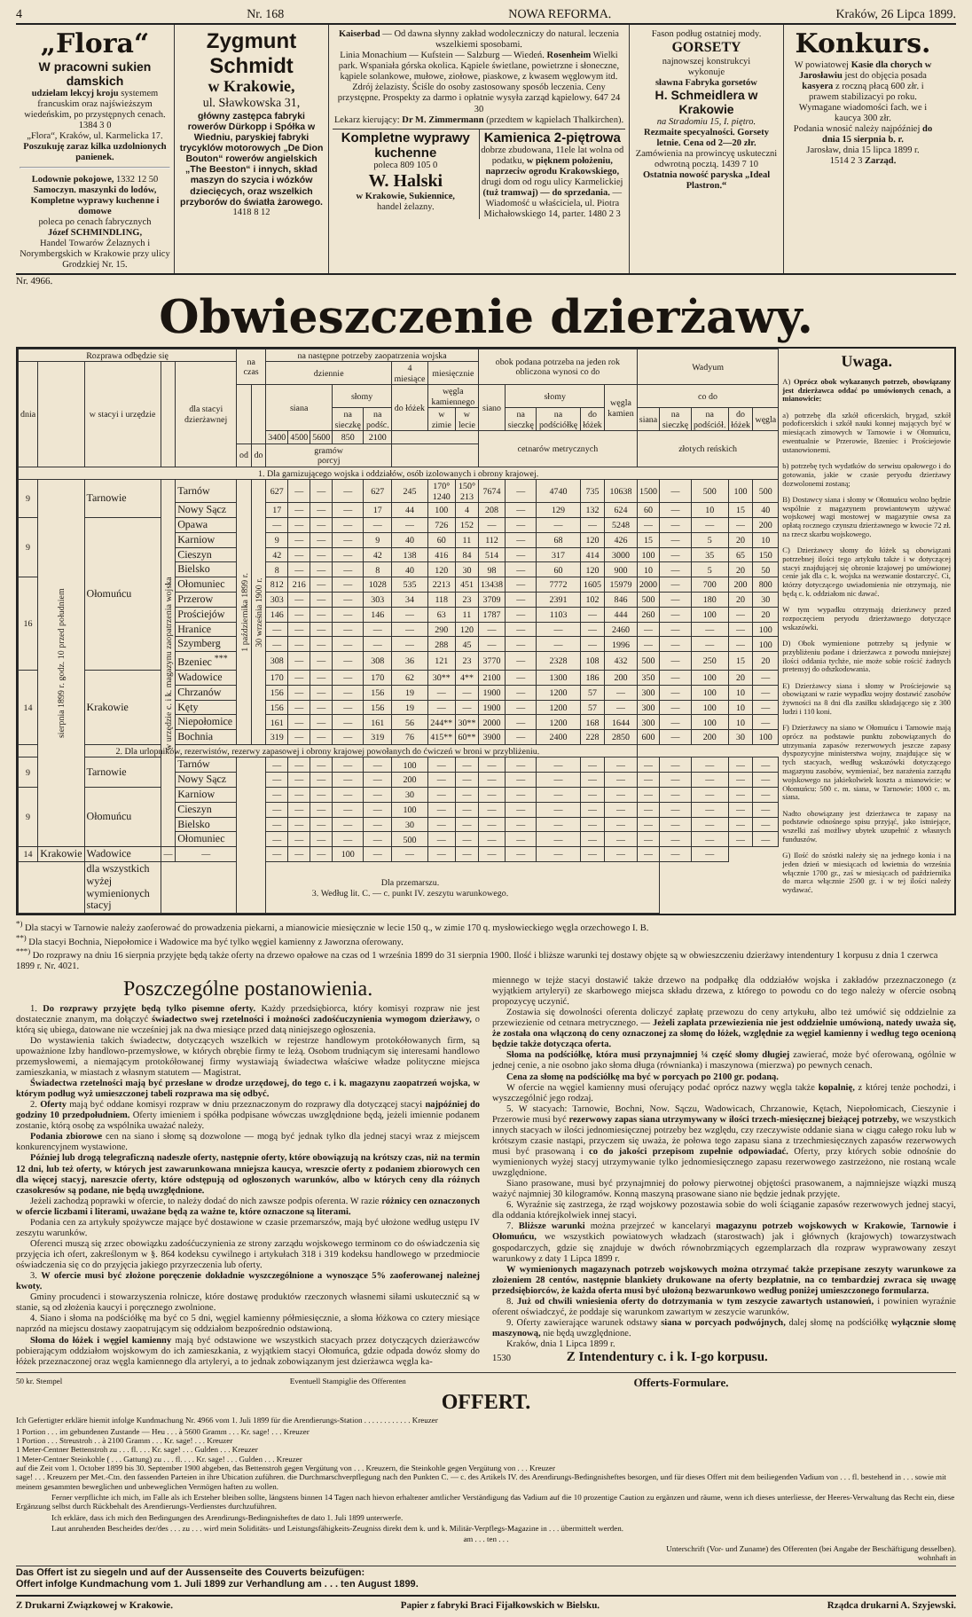4 Nr. 168 NOWA REFORMA. Kraków, 26 Lipca 1899.
„Flora“
W pracowni sukien damskich
udzielam lekcyj kroju systemem francuskim oraz najświeższym wiedeńskim, po przystępnych cenach. 1384 3 0
„Flora“, Kraków, ul. Karmelicka 17.
Poszukuję zaraz kilka uzdolnionych panienek.
Lodownie pokojowe, 1332 12 50
Samoczyn. maszynki do lodów, Kompletne wyprawy kuchenne i domowe
poleca po cenach fabrycznych
Józef SCHMINDLING,
Handel Towarów Żelaznych i Norymbergskich w Krakowie przy ulicy Grodzkiej Nr. 15.
Zygmunt Schmidt
w Krakowie,
ul. Sławkowska 31,
główny zastępca fabryki rowerów Dürkopp i Spółka w Wiedniu, paryskiej fabryki trycyklów motorowych „De Dion Bouton“ rowerów angielskich „The Beeston“ i innych, skład maszyn do szycia i wózków dziecięcych, oraz wszelkich przyborów do światła żarowego.
1418 8 12
Kaiserbad — Od dawna słynny zakład wodoleczniczy do natural. leczenia wszelkiemi sposobami.
Linia Monachium — Kufstein — Salzburg — Wiedeń. Rosenheim Wielki park. Wspaniała górska okolica. Kąpiele świetlane, powietrzne i słoneczne, kąpiele solankowe, mułowe, ziołowe, piaskowe, z kwasem węglowym itd. Zdrój żelazisty. Ściśle do osoby zastosowany sposób leczenia. Ceny przystępne. Prospekty za darmo i opłatnie wysyła zarząd kąpielowy. 647 24 30
Lekarz kierujący: Dr M. Zimmermann (przedtem w kąpielach Thalkirchen).
Kompletne wyprawy kuchenne
poleca 809 105 0
W. Halski
w Krakowie, Sukiennice,
handel żelazny.
Kamienica 2-piętrowa
dobrze zbudowana, 11ele lat wolna od podatku, w pięknem położeniu, naprzeciw ogrodu Krakowskiego, drugi dom od rogu ulicy Karmelickiej (tuż tramwaj) — do sprzedania. — Wiadomość u właściciela, ul. Piotra Michałowskiego 14, parter. 1480 2 3
Fason podług ostatniej mody.
GORSETY
najnowszej konstrukcyi
wykonuje
sławna Fabryka gorsetów
H. Schmeidlera w Krakowie
na Stradomiu 15, I. piętro.
Rezmaite specyalności. Gorsety letnie. Cena od 2—20 złr.
Zamówienia na prowincyę uskuteczni odwrotną pocztą. 1439 7 10
Ostatnia nowość paryska „Ideal Plastron.“
Konkurs.
W powiatowej Kasie dla chorych w Jarosławiu jest do objęcia posada kasyera z roczną płacą 600 złr. i prawem stabilizacyi po roku. Wymagane wiadomości fach. we i kaucya 300 złr.
Podania wnosić należy najpóźniej do dnia 15 sierpnia b. r.
Jarosław, dnia 15 lipca 1899 r.
1514 2 3 Zarząd.
Nr. 4966.
Obwieszczenie dzierżawy.
| Rozprawa odbędzie się | | | | | na czas | | na następne potrzeby zaopatrzenia wojska | | | | | | | | obok podana potrzeba na jeden rok obliczona wynosi co do | | | | | Wadyum | | | | |
| --- | --- | --- | --- | --- | --- | --- | --- | --- | --- | --- | --- | --- | --- | --- | --- | --- | --- | --- | --- | --- | --- | --- | --- | --- |
| dnia | | w stacyi i urzędzie | | dla stacyi dzierżawnej | | | dziennie | | | | | 4 miesiące | miesięcznie | | | | | | | | | | | |
| | | | | | | | siana | | | słomy | | do łóżek | węgla kamiennego | | siano | słomy | | | węgla kamien | co do | | | | |
| | | | | | | | | | | na sieczkę | na podśc. | | w zimie | w lecie | | na sieczkę | na podściółkę | do łóżek | | siana | na sieczkę | na podściół. | do łóżek | węgla |
| | | | | | | | 3400 | 4500 | 5600 | 850 | 2100 | | | | cetnarów metrycznych | | | | | złotych reńskich | | | | |
| | | | | | od | do | gramów porcyj | | | | | | | | | | | | | | | | | |
| 1. Dla garnizującego wojska i oddziałów, osób izolowanych i obrony krajowej. | | | | | | | | | | | | | | | | | | | | | | | | |
| 9 | sierpnia 1899 r. godz. 10 przed południem | Tarnowie | w urzędzie c. i k. magazynu zaopatrzenia wojska | Tarnów | 1 października 1899 r. | 30 września 1900 r. | 627 | — | — | — | 627 | 245 | 170° 1240 | 150° 213 | 7674 | — | 4740 | 735 | 10638 | 1500 | — | 500 | 100 | 500 |
| | | | | Nowy Sącz | | | 17 | — | — | — | 17 | 44 | 100 | 4 | 208 | — | 129 | 132 | 624 | 60 | — | 10 | 15 | 40 |
| 9 | | Ołomuńcu | | Opawa | | | — | — | — | — | — | — | 726 | 152 | — | — | — | — | 5248 | — | — | — | — | 200 |
| | | | | Karniow | | | 9 | — | — | — | 9 | 40 | 60 | 11 | 112 | — | 68 | 120 | 426 | 15 | — | 5 | 20 | 10 |
| | | | | Cieszyn | | | 42 | — | — | — | 42 | 138 | 416 | 84 | 514 | — | 317 | 414 | 3000 | 100 | — | 35 | 65 | 150 |
| | | | | Bielsko | | | 8 | — | — | — | 8 | 40 | 120 | 30 | 98 | — | 60 | 120 | 900 | 10 | — | 5 | 20 | 50 |
| 16 | | | | Ołomuniec | | | 812 | 216 | — | — | 1028 | 535 | 2213 | 451 | 13438 | — | 7772 | 1605 | 15979 | 2000 | — | 700 | 200 | 800 |
| | | | | Przerow | | | 303 | — | — | — | 303 | 34 | 118 | 23 | 3709 | — | 2391 | 102 | 846 | 500 | — | 180 | 20 | 30 |
| | | | | Prościejów | | | 146 | — | — | — | 146 | — | 63 | 11 | 1787 | — | 1103 | — | 444 | 260 | — | 100 | — | 20 |
| | | | | Hranice | | | — | — | — | — | — | — | 290 | 120 | — | — | — | — | 2460 | — | — | — | — | 100 |
| | | | | Szymberg | | | — | — | — | — | — | — | 288 | 45 | — | — | — | — | 1996 | — | — | — | — | 100 |
| | | | | Bzeniec <sup>***</sup> | | | 308 | — | — | — | 308 | 36 | 121 | 23 | 3770 | — | 2328 | 108 | 432 | 500 | — | 250 | 15 | 20 |
| 14 | | Krakowie | | Wadowice | | | 170 | — | — | — | 170 | 62 | 30** | 4** | 2100 | — | 1300 | 186 | 200 | 350 | — | 100 | 20 | — |
| | | | | Chrzanów | | | 156 | — | — | — | 156 | 19 | — | — | 1900 | — | 1200 | 57 | — | 300 | — | 100 | 10 | — |
| | | | | Kęty | | | 156 | — | — | — | 156 | 19 | — | — | 1900 | — | 1200 | 57 | — | 300 | — | 100 | 10 | — |
| | | | | Niepołomice | | | 161 | — | — | — | 161 | 56 | 244** | 30** | 2000 | — | 1200 | 168 | 1644 | 300 | — | 100 | 10 | — |
| | | | | Bochnia | | | 319 | — | — | — | 319 | 76 | 415** | 60** | 3900 | — | 2400 | 228 | 2850 | 600 | — | 200 | 30 | 100 |
| 2. Dla urlopników, rezerwistów, rezerwy zapasowej i obrony krajowej powołanych do ćwiczeń w broni w przybliżeniu. | | | | | | | | | | | | | | | | | | | | | | | | |
| 9 | | Tarnowie | | Tarnów | | | — | — | — | — | — | 100 | — | — | — | — | — | — | — | — | — | — | — | — |
| | | | | Nowy Sącz | | | — | — | — | — | — | 200 | — | — | — | — | — | — | — | — | — | — | — | — |
| 9 | | Ołomuńcu | | Karniow | | | — | — | — | — | — | 30 | — | — | — | — | — | — | — | — | — | — | — | — |
| | | | | Cieszyn | | | — | — | — | — | — | 100 | — | — | — | — | — | — | — | — | — | — | — | — |
| | | | | Bielsko | | | — | — | — | — | — | 30 | — | — | — | — | — | — | — | — | — | — | — | — |
| | | | | Ołomuniec | | | — | — | — | — | — | 500 | — | — | — | — | — | — | — | — | — | — | — | — |
| 14 | Krakowie | Wadowice | — | — | | | — | — | — | 100 | — | — | — | — | — | — | — | — | — | — | — | — | | |
| | | dla wszystkich wyżej wymienionych stacyj | Dla przemarszu. 3. Według lit. C. — c. punkt IV. zeszytu warunkowego. | | | | | | | | | | | | | | | | | | | | | |
Uwaga.
A) Oprócz obok wykazanych potrzeb, obowiązany jest dzierżawca oddać po umówionych cenach, a mianowicie:
a) potrzebę dla szkół oficerskich, brygad, szkół podoficerskich i szkół nauki konnej mających być w miesiącach zimowych w Tarnowie i w Ołomuńcu, ewentualnie w Przerowie, Bzeniec i Prościejowie ustanowionemi.
b) potrzebę tych wydatków do serwisu opałowego i do gotowania, jakie w czasie peryodu dzierżawy dozwolonemi zostaną;
B) Dostawcy siana i słomy w Ołomuńcu wolno będzie wspólnie z magazynem prowiantowym używać wojskowej wagi mostowej w magazynie owsa za opłatą rocznego czynszu dzierżawnego w kwocie 72 zł. na rzecz skarbu wojskowego.
C) Dzierżawcy słomy do łóżek są obowiązani potrzebnej ilości tego artykułu także i w dotyczącej stacyi znajdującej się obronie krajowej po umówionej cenie jak dla c. k. wojska na wezwanie dostarczyć. Ci, którzy dotyczącego uwiadomienia nie otrzymają, nie będą c. k. oddziałom nic dawać.
W tym wypadku otrzymają dzierżawcy przed rozpoczęciem peryodu dzierżawnego dotyczące wskazówki.
D) Obok wymienione potrzeby są jedynie w przybliżeniu podane i dzierżawca z powodu mniejszej ilości oddania tychże, nie może sobie rościć żadnych pretensyj do odszkodowania.
E) Dzierżawcy siana i słomy w Prościejowie są obowiązani w razie wypadku wojny dostawić zasobów żywności na 8 dni dla zasiłku składającego się z 300 ludzi i 110 koni.
F) Dzierżawcy na siano w Ołomuńcu i Tarnowie mają oprócz na podstawie punktu zobowiązanych do utrzymania zapasów rezerwowych jeszcze zapasy dyspozycyjne ministerstwa wojny, znajdujące się w tych stacyach, według wskazówki dotyczącego magazynu zasobów, wymieniać, bez narażenia zarządu wojskowego na jakiekolwiek koszta a mianowicie: w Ołomuńcu: 500 c. m. siana, w Tarnowie: 1000 c. m. siana.
Nadto obowiązany jest dzierżawca te zapasy na podstawie odnośnego spisu przyjąć, jako istniejące, wszelki zaś możliwy ubytek uzupełnić z własnych funduszów.
G) Ilość do szóstki należy się na jednego konia i na jeden dzień w miesiącach od kwietnia do września włącznie 1700 gr., zaś w miesiącach od października do marca włącznie 2500 gr. i w tej ilości należy wydawać.
<sup>*)</sup> Dla stacyi w Tarnowie należy zaoferować do prowadzenia piekarni, a mianowicie miesięcznie w lecie 150 q., w zimie 170 q. mysłowieckiego węgla orzechowego I. B.
<sup>**)</sup> Dla stacyi Bochnia, Niepołomice i Wadowice ma być tylko węgiel kamienny z Jaworzna oferowany.
<sup>***)</sup> Do rozprawy na dniu 16 sierpnia przyjęte będą także oferty na drzewo opałowe na czas od 1 września 1899 do 31 sierpnia 1900. Ilość i bliższe warunki tej dostawy objęte są w obwieszczeniu dzierżawy intendentury 1 korpusu z dnia 1 czerwca 1899 r. Nr. 4021.
Poszczególne postanowienia.
1. Do rozprawy przyjęte będą tylko pisemne oferty. Każdy przedsiębiorca, który komisyi rozpraw nie jest dostatecznie znanym, ma dołączyć świadectwo swej rzetelności i możności zadośćuczynienia wymogom dzierżawy, o którą się ubiega, datowane nie wcześniej jak na dwa miesiące przed datą niniejszego ogłoszenia.
Do wystawienia takich świadectw, dotyczących wszelkich w rejestrze handlowym protokółowanych firm, są upoważnione Izby handlowo-przemysłowe, w których obrębie firmy te leżą. Osobom trudniącym się interesami handlowo przemysłowemi, a niemającym protokółowanej firmy wystawiają świadectwa właściwe władze polityczne miejsca zamieszkania, w miastach z własnym statutem — Magistrat.
Świadectwa rzetelności mają być przesłane w drodze urzędowej, do tego c. i k. magazynu zaopatrzeń wojska, w którym podług wyż umieszczonej tabeli rozprawa ma się odbyć.
2. Oferty mają być oddane komisyi rozpraw w dniu przeznaczonym do rozprawy dla dotyczącej stacyi najpóźniej do godziny 10 przedpołudniem. Oferty imieniem i spółka podpisane wówczas uwzględnione będą, jeżeli imiennie podanem zostanie, którą osobę za wspólnika uważać należy.
Podania zbiorowe cen na siano i słomę są dozwolone — mogą być jednak tylko dla jednej stacyi wraz z miejscem konkurencyjnem wystawione.
Później lub drogą telegraficzną nadeszłe oferty, następnie oferty, które obowiązują na krótszy czas, niż na termin 12 dni, lub też oferty, w których jest zawarunkowana mniejsza kaucya, wreszcie oferty z podaniem zbiorowych cen dla więcej stacyj, nareszcie oferty, które odstępują od ogłoszonych warunków, albo w których ceny dla różnych czasokresów są podane, nie będą uwzględnione.
Jeżeli zachodzą poprawki w ofercie, to należy dodać do nich zawsze podpis oferenta. W razie różnicy cen oznaczonych w ofercie liczbami i literami, uważane będą za ważne te, które oznaczone są literami.
Podania cen za artykuły spożywcze mające być dostawione w czasie przemarszów, mają być ułożone według ustępu IV zeszytu warunków.
Oferenci muszą się zrzec obowiązku zadośćuczynienia ze strony zarządu wojskowego terminom co do oświadczenia się przyjęcia ich ofert, zakreślonym w §. 864 kodeksu cywilnego i artykułach 318 i 319 kodeksu handlowego w przedmiocie oświadczenia się co do przyjęcia jakiego przyrzeczenia lub oferty.
3. W ofercie musi być złożone poręczenie dokładnie wyszczególnione a wynoszące 5% zaoferowanej należnej kwoty.
Gminy procudenci i stowarzyszenia rolnicze, które dostawę produktów rzeczonych własnemi siłami uskutecznić są w stanie, są od złożenia kaucyi i poręcznego zwolnione.
4. Siano i słoma na podściółkę ma być co 5 dni, węgiel kamienny półmiesięcznie, a słoma łóżkowa co cztery miesiące naprzód na miejscu dostawy zaopatrującym się oddziałom bezpośrednio odstawioną.
Słoma do łóżek i węgiel kamienny mają być odstawione we wszystkich stacyach przez dotyczących dzierżawców pobierającym oddziałom wojskowym do ich zamieszkania, z wyjątkiem stacyi Ołomuńca, gdzie odpada dowóz słomy do łóżek przeznaczonej oraz węgla kamiennego dla artyleryi, a to jednak zobowiązanym jest dzierżawca węgla ka-
miennego w tejże stacyi dostawić także drzewo na podpałkę dla oddziałów wojska i zakładów przeznaczonego (z wyjątkiem artyleryi) ze skarbowego miejsca składu drzewa, z którego to powodu co do tego należy w ofercie osobną propozycyę uczynić.
Zostawia się dowolności oferenta doliczyć zapłatę przewozu do ceny artykułu, albo też umówić się oddzielnie za przewiezienie od cetnara metrycznego. — Jeżeli zapłata przewiezienia nie jest oddzielnie umówioną, natedy uważa się, że została ona włączoną do ceny oznaczonej za słomę do łóżek, względnie za węgiel kamienny i według tego ocenioną będzie także dotycząca oferta.
Słoma na podściółkę, która musi przynajmniej ¼ część słomy długiej zawierać, może być oferowaną, ogólnie w jednej cenie, a nie osobno jako słoma długa (równianka) i maszynowa (mierzwa) po pewnych cenach.
Cena za słomę na podściółkę ma być w porcyach po 2100 gr. podaną.
W ofercie na węgiel kamienny musi oferujący podać oprócz nazwy węgla także kopalnię, z której tenże pochodzi, i wyszczególnić jego rodzaj.
5. W stacyach: Tarnowie, Bochni, Now. Sączu, Wadowicach, Chrzanowie, Kętach, Niepołomicach, Cieszynie i Przerowie musi być rezerwowy zapas siana utrzymywany w ilości trzech-miesięcznej bieżącej potrzeby, we wszystkich innych stacyach w ilości jednomiesięcznej potrzeby bez względu, czy rzeczywiste oddanie siana w ciągu całego roku lub w krótszym czasie nastąpi, przyczem się uważa, że połowa tego zapasu siana z trzechmiesięcznych zapasów rezerwowych musi być prasowaną i co do jakości przepisom zupełnie odpowiadać. Oferty, przy których sobie odnośnie do wymienionych wyżej stacyj utrzymywanie tylko jednomiesięcznego zapasu rezerwowego zastrzeżono, nie rostaną wcale uwzględnione.
Siano prasowane, musi być przynajmniej do połowy pierwotnej objętości prasowanem, a najmniejsze wiązki muszą ważyć najmniej 30 kilogramów. Konną maszyną prasowane siano nie będzie jednak przyjęte.
6. Wyraźnie się zastrzega, że rząd wojskowy pozostawia sobie do woli ściąganie zapasów rezerwowych jednej stacyi, dla oddania którejkolwiek innej stacyi.
7. Bliższe warunki można przejrzeć w kancelaryi magazynu potrzeb wojskowych w Krakowie, Tarnowie i Ołomuńcu, we wszystkich powiatowych władzach (starostwach) jak i głównych (krajowych) towarzystwach gospodarczych, gdzie się znajduje w dwóch równobrzmiących egzemplarzach dla rozpraw wyprawowany zeszyt warunkowy z daty 1 Lipca 1899 r.
W wymienionych magazynach potrzeb wojskowych można otrzymać także przepisane zeszyty warunkowe za złożeniem 28 centów, następnie blankiety drukowane na oferty bezpłatnie, na co tembardziej zwraca się uwagę przedsiębiorców, że każda oferta musi być ułożoną bezwarunkowo według poniżej umieszczonego formularza.
8. Już od chwili wniesienia oferty do dotrzymania w tym zeszycie zawartych ustanowień, i powinien wyraźnie oferent oświadczyć, że poddaje się warunkom zawartym w zeszycie warunków.
9. Oferty zawierające warunek odstawy siana w porcyach podwójnych, dalej słomę na podściółkę wyłącznie słomę maszynową, nie będą uwzględnione.
Kraków, dnia 1 Lipca 1899 r.
1530 Z Intendentury c. i k. I-go korpusu.
50 kr. Stempel Eventuell Stampiglie des Offerenten Offerts-Formulare.
OFFERT.
Ich Gefertigter erkläre hiemit infolge Kundmachung Nr. 4966 vom 1. Juli 1899 für die Arendierungs-Station . . . . . . . . . . . . Kreuzer
1 Portion . . . im gebundenen Zustande — Heu . . . à 5600 Gramm . . . Kr. sage! . . . Kreuzer
1 Portion . . . Streustroh . . à 2100 Gramm . . . Kr. sage! . . . Kreuzer
1 Meter-Centner Bettenstroh zu . . . fl. . . . Kr. sage! . . . Gulden . . . Kreuzer
1 Meter-Centner Steinkohle ( . . . Gattung) zu . . . fl. . . . Kr. sage! . . . Gulden . . . Kreuzer
auf die Zeit vom 1. October 1899 bis 30. September 1900 abgeben, das Bettenstroh gegen Vergütung von . . . Kreuzern, die Steinkohle gegen Vergütung von . . . Kreuzer
sage! . . . Kreuzern per Met.-Ctn. den fassenden Parteien in ihre Ubication zuführen. die Durchmarschverpflegung nach den Punkten C. — c. des Artikels IV. des Arendirungs-Bedingnisheftes besorgen, und für dieses Offert mit dem beiliegenden Vadium von . . . fl. bestehend in . . . sowie mit meinem gesammten beweglichen und unbeweglichen Vermögen haften zu wollen.
Ferner verpflichte ich mich, im Falle als ich Ersteher bleiben sollte, längstens binnen 14 Tagen nach hievon erhaltener amtlicher Verständigung das Vadium auf die 10 prozentige Caution zu ergänzen und räume, wenn ich dieses unterliesse, der Heeres-Verwaltung das Recht ein, diese Ergänzung selbst durch Rückbehalt des Arendierungs-Verdienstes durchzuführen.
Ich erkläre, dass ich mich den Bedingungen des Arendirungs-Bedingnisheftes de dato 1. Juli 1899 unterwerfe.
Laut anruhenden Bescheides der/des . . . zu . . . wird mein Soliditäts- und Leistungsfähigkeits-Zeugniss direkt dem k. und k. Militär-Verpflegs-Magazine in . . . übermittelt werden.
am . . . ten . . .
Unterschrift (Vor- und Zuname) des Offerenten (bei Angabe der Beschäftigung desselben).
wohnhaft in
Das Offert ist zu siegeln und auf der Aussenseite des Couverts beizufügen:
Offert infolge Kundmachung vom 1. Juli 1899 zur Verhandlung am . . . ten August 1899.
Z Drukarni Związkowej w Krakowie. Papier z fabryki Braci Fijałkowskich w Bielsku. Rządca drukarni A. Szyjewski.